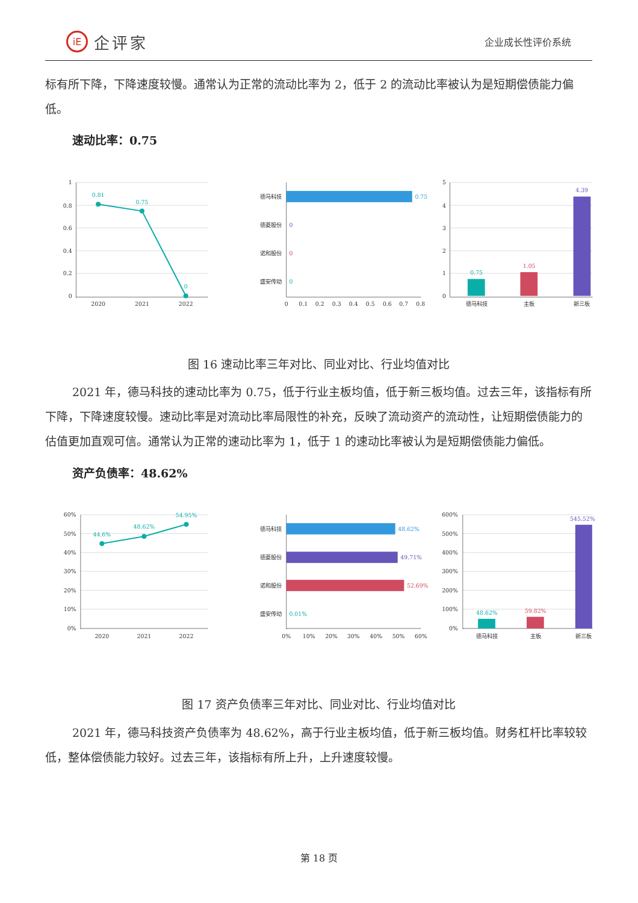iE 企评家
企业成长性评价系统
标有所下降，下降速度较慢。通常认为正常的流动比率为 2，低于 2 的流动比率被认为是短期偿债能力偏
低。
速动比率：0.75
1
0.8
0.6
0.4
0.2
0
2020
2021
2022
0.81
0.75
0
德马科技
德菱股份
诺和股份
盛安传动
0.75
0
0
0
0
0.1
0.2
0.3
0.4
0.5
0.6
0.7
0.8
5
4
3
2
1
0
0.75
1.05
4.39
德马科技
主板
新三板
图 16 速动比率三年对比、同业对比、行业均值对比
2021 年，德马科技的速动比率为 0.75，低于行业主板均值，低于新三板均值。过去三年，该指标有所下降，下降速度较慢。速动比率是对流动比率局限性的补充，反映了流动资产的流动性，让短期偿债能力的估值更加直观可信。通常认为正常的速动比率为 1，低于 1 的速动比率被认为是短期偿债能力偏低。
资产负债率：48.62%
60%
50%
40%
30%
20%
10%
0%
2020
2021
2022
44.6%
48.62%
54.95%
德马科技
德菱股份
诺和股份
盛安传动
48.62%
49.71%
52.69%
0.01%
0%
10%
20%
30%
40%
50%
60%
600%
500%
400%
300%
200%
100%
0%
48.62%
59.82%
545.52%
德马科技
主板
新三板
图 17 资产负债率三年对比、同业对比、行业均值对比
2021 年，德马科技资产负债率为 48.62%，高于行业主板均值，低于新三板均值。财务杠杆比率较较低，整体偿债能力较好。过去三年，该指标有所上升，上升速度较慢。
第 18 页